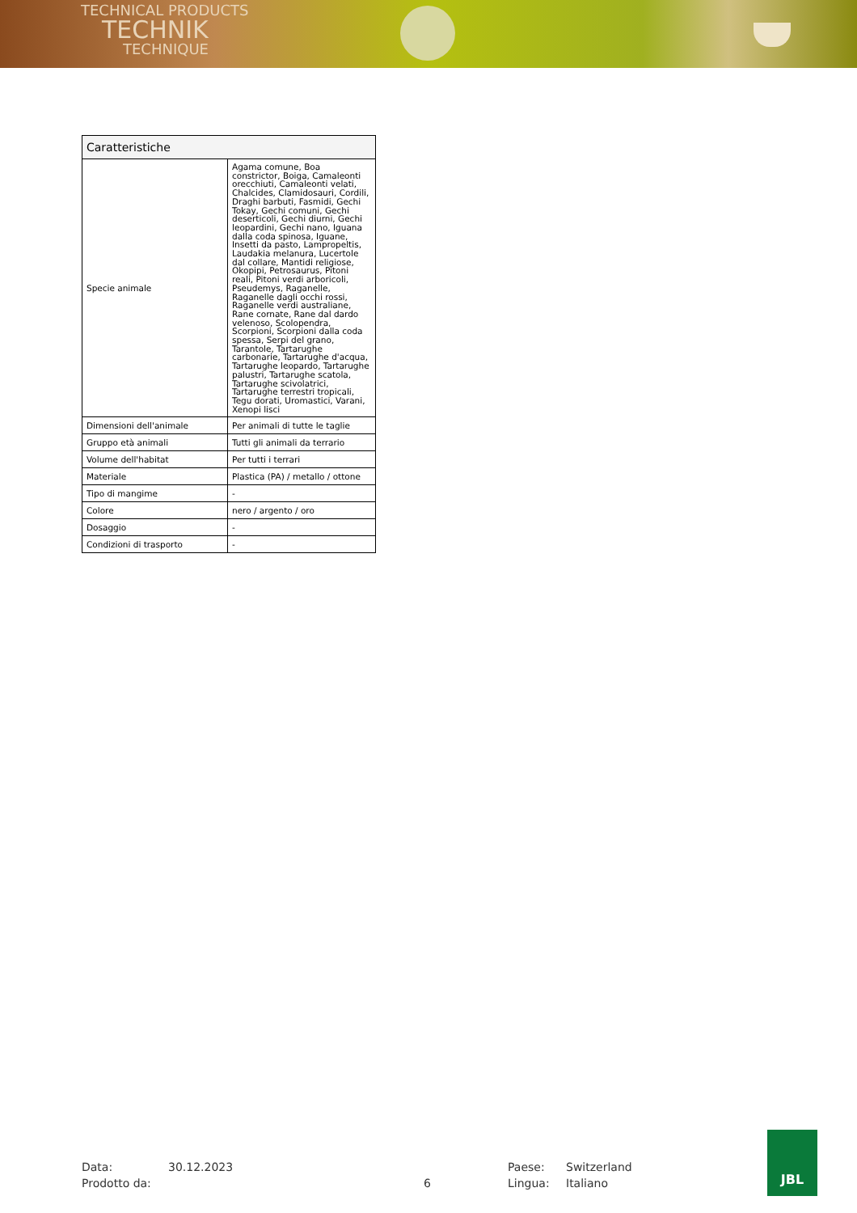TECHNICAL PRODUCTS
TECHNIK
TECHNIQUE
| Caratteristiche | |
| --- | --- |
| Specie animale | Agama comune, Boa constrictor, Boiga, Camaleonti orecchiuti, Camaleonti velati, Chalcides, Clamidosauri, Cordili, Draghi barbuti, Fasmidi, Gechi Tokay, Gechi comuni, Gechi deserticoli, Gechi diurni, Gechi leopardini, Gechi nano, Iguana dalla coda spinosa, Iguane, Insetti da pasto, Lampropeltis, Laudakia melanura, Lucertole dal collare, Mantidi religiose, Okopipi, Petrosaurus, Pitoni reali, Pitoni verdi arboricoli, Pseudemys, Raganelle, Raganelle dagli occhi rossi, Raganelle verdi australiane, Rane cornate, Rane dal dardo velenoso, Scolopendra, Scorpioni, Scorpioni dalla coda spessa, Serpi del grano, Tarantole, Tartarughe carbonarie, Tartarughe d'acqua, Tartarughe leopardo, Tartarughe palustri, Tartarughe scatola, Tartarughe scivolatrici, Tartarughe terrestri tropicali, Tegu dorati, Uromastici, Varani, Xenopi lisci |
| Dimensioni dell'animale | Per animali di tutte le taglie |
| Gruppo età animali | Tutti gli animali da terrario |
| Volume dell'habitat | Per tutti i terrari |
| Materiale | Plastica (PA) / metallo / ottone |
| Tipo di mangime | - |
| Colore | nero / argento / oro |
| Dosaggio | - |
| Condizioni di trasporto | - |
Data:
30.12.2023
Paese:
Switzerland
Prodotto da:
6
Lingua:
Italiano
JBL